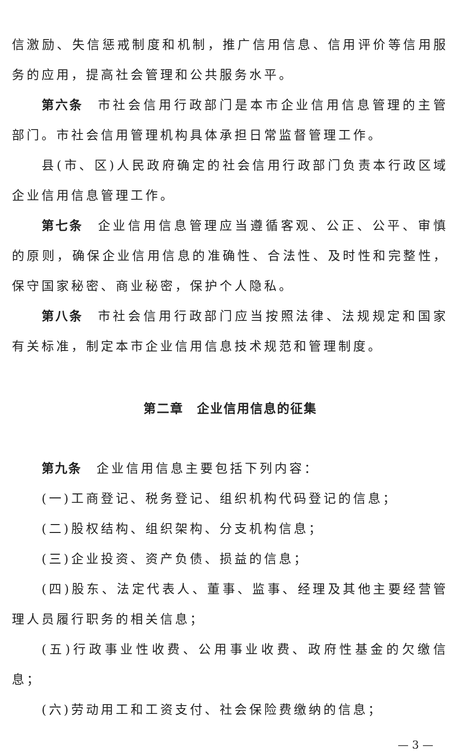信激励、失信惩戒制度和机制，推广信用信息、信用评价等信用服务的应用，提高社会管理和公共服务水平。
第六条 市社会信用行政部门是本市企业信用信息管理的主管部门。市社会信用管理机构具体承担日常监督管理工作。
县(市、区)人民政府确定的社会信用行政部门负责本行政区域企业信用信息管理工作。
第七条 企业信用信息管理应当遵循客观、公正、公平、审慎的原则，确保企业信用信息的准确性、合法性、及时性和完整性，保守国家秘密、商业秘密，保护个人隐私。
第八条 市社会信用行政部门应当按照法律、法规规定和国家有关标准，制定本市企业信用信息技术规范和管理制度。
第二章　企业信用信息的征集
第九条 企业信用信息主要包括下列内容：
(一)工商登记、税务登记、组织机构代码登记的信息；
(二)股权结构、组织架构、分支机构信息；
(三)企业投资、资产负债、损益的信息；
(四)股东、法定代表人、董事、监事、经理及其他主要经营管理人员履行职务的相关信息；
(五)行政事业性收费、公用事业收费、政府性基金的欠缴信息；
(六)劳动用工和工资支付、社会保险费缴纳的信息；
— 3 —